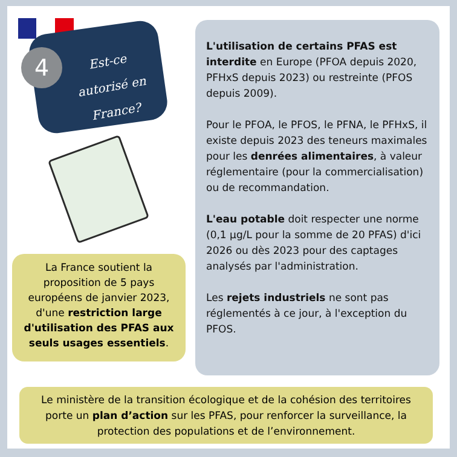4
Est-ce autorisé en France?
L'utilisation de certains PFAS est interdite en Europe (PFOA depuis 2020, PFHxS depuis 2023) ou restreinte (PFOS depuis 2009).
Pour le PFOA, le PFOS, le PFNA, le PFHxS, il existe depuis 2023 des teneurs maximales pour les denrées alimentaires, à valeur réglementaire (pour la commercialisation) ou de recommandation.
L'eau potable doit respecter une norme (0,1 µg/L pour la somme de 20 PFAS) d'ici 2026 ou dès 2023 pour des captages analysés par l'administration.
Les rejets industriels ne sont pas réglementés à ce jour, à l'exception du PFOS.
La France soutient la proposition de 5 pays européens de janvier 2023, d'une restriction large d'utilisation des PFAS aux seuls usages essentiels.
Le ministère de la transition écologique et de la cohésion des territoires porte un plan d’action sur les PFAS, pour renforcer la surveillance, la protection des populations et de l’environnement.